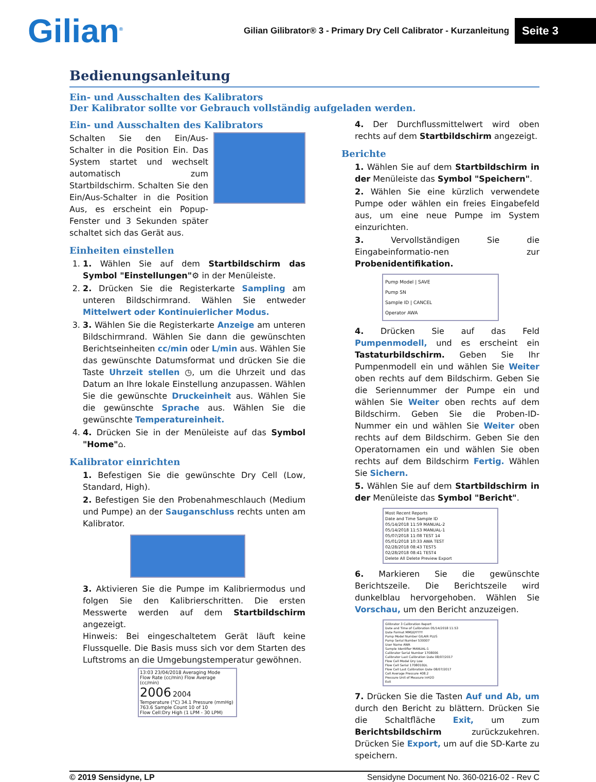Gilian<sup>®</sup>
Gilian Gilibrator® 3 - Primary Dry Cell Calibrator - Kurzanleitung
Seite 3
Bedienungsanleitung
Ein- und Ausschalten des Kalibrators
Der Kalibrator sollte vor Gebrauch vollständig aufgeladen werden.
Ein- und Ausschalten des Kalibrators
Schalten Sie den Ein/Aus-Schalter in die Position Ein. Das System startet und wechselt automatisch zum Startbildschirm. Schalten Sie den Ein/Aus-Schalter in die Position Aus, es erscheint ein Popup-Fenster und 3 Sekunden später schaltet sich das Gerät aus.
Einheiten einstellen
1. 1. Wählen Sie auf dem Startbildschirm das Symbol "Einstellungen"⚙ in der Menüleiste.
2. 2. Drücken Sie die Registerkarte Sampling am unteren Bildschirmrand. Wählen Sie entweder Mittelwert oder Kontinuierlicher Modus.
3. 3. Wählen Sie die Registerkarte Anzeige am unteren Bildschirmrand. Wählen Sie dann die gewünschten Berichtseinheiten cc/min oder L/min aus. Wählen Sie das gewünschte Datumsformat und drücken Sie die Taste Uhrzeit stellen ◷, um die Uhrzeit und das Datum an Ihre lokale Einstellung anzupassen. Wählen Sie die gewünschte Druckeinheit aus. Wählen Sie die gewünschte Sprache aus. Wählen Sie die gewünschte Temperatureinheit.
4. 4. Drücken Sie in der Menüleiste auf das Symbol "Home"⌂.
Kalibrator einrichten
1. Befestigen Sie die gewünschte Dry Cell (Low, Standard, High).
2. Befestigen Sie den Probenahmeschlauch (Medium und Pumpe) an der Sauganschluss rechts unten am Kalibrator.
3. Aktivieren Sie die Pumpe im Kalibriermodus und folgen Sie den Kalibrierschritten. Die ersten Messwerte werden auf dem Startbildschirm angezeigt.
Hinweis: Bei eingeschaltetem Gerät läuft keine Flussquelle. Die Basis muss sich vor dem Starten des Luftstroms an die Umgebungstemperatur gewöhnen.
13:03 23/04/2018 Averaging Mode
Flow Rate (cc/min) Flow Average (cc/min)
2006 2004
Temperature (°C) 34.1 Pressure (mmHg) 763.6 Sample Count 10 of 10
Flow Cell:Dry High (1 LPM - 30 LPM)
4. Der Durchflussmittelwert wird oben rechts auf dem Startbildschirm angezeigt.
Berichte
1. Wählen Sie auf dem Startbildschirm in der Menüleiste das Symbol "Speichern".
2. Wählen Sie eine kürzlich verwendete Pumpe oder wählen ein freies Eingabefeld aus, um eine neue Pumpe im System einzurichten.
3. Vervollständigen Sie die Eingabeinformatio-nen zur Probenidentifikation.
Pump Model | SAVE
Pump SN
Sample ID | CANCEL
Operator AWA
4. Drücken Sie auf das Feld Pumpenmodell, und es erscheint ein Tastaturbildschirm. Geben Sie Ihr Pumpenmodell ein und wählen Sie Weiter oben rechts auf dem Bildschirm. Geben Sie die Seriennummer der Pumpe ein und wählen Sie Weiter oben rechts auf dem Bildschirm. Geben Sie die Proben-ID-Nummer ein und wählen Sie Weiter oben rechts auf dem Bildschirm. Geben Sie den Operatornamen ein und wählen Sie oben rechts auf dem Bildschirm Fertig. Wählen Sie Sichern.
5. Wählen Sie auf dem Startbildschirm in der Menüleiste das Symbol "Bericht".
Most Recent Reports
Date and Time Sample ID
05/14/2018 11:59 MANUAL-2
05/14/2018 11:53 MANUAL-1
05/07/2018 11:08 TEST 14
05/01/2018 10:33 AWA TEST
02/28/2018 08:43 TEST5
02/28/2018 08:41 TEST4
Delete All Delete Preview Export
6. Markieren Sie die gewünschte Berichtszeile. Die Berichtszeile wird dunkelblau hervorgehoben. Wählen Sie Vorschau, um den Bericht anzuzeigen.
Gilibrator 3 Calibration Report
Date and Time of Calibration 05/14/2018 11:53
Date Format MMDDYYYY
Pump Model Number GILAIR PLUS
Pump Serial Number 530007
User Name AWA
Sample Identifier MANUAL-1
Calibrator Serial Number 1708006
Calibrator Last Calibration Date 08/07/2017
Flow Cell Model Dry Low
Flow Cell Serial 1708010DL
Flow Cell Last Calibration Date 08/07/2017
Cell Average Pressure 408.2
Pressure Unit of Measure inH2O
Exit
7. Drücken Sie die Tasten Auf und Ab, um durch den Bericht zu blättern. Drücken Sie die Schaltfläche Exit, um zum Berichtsbildschirm zurückzukehren. Drücken Sie Export, um auf die SD-Karte zu speichern.
© 2019 Sensidyne, LP Sensidyne Document No. 360-0216-02 - Rev C